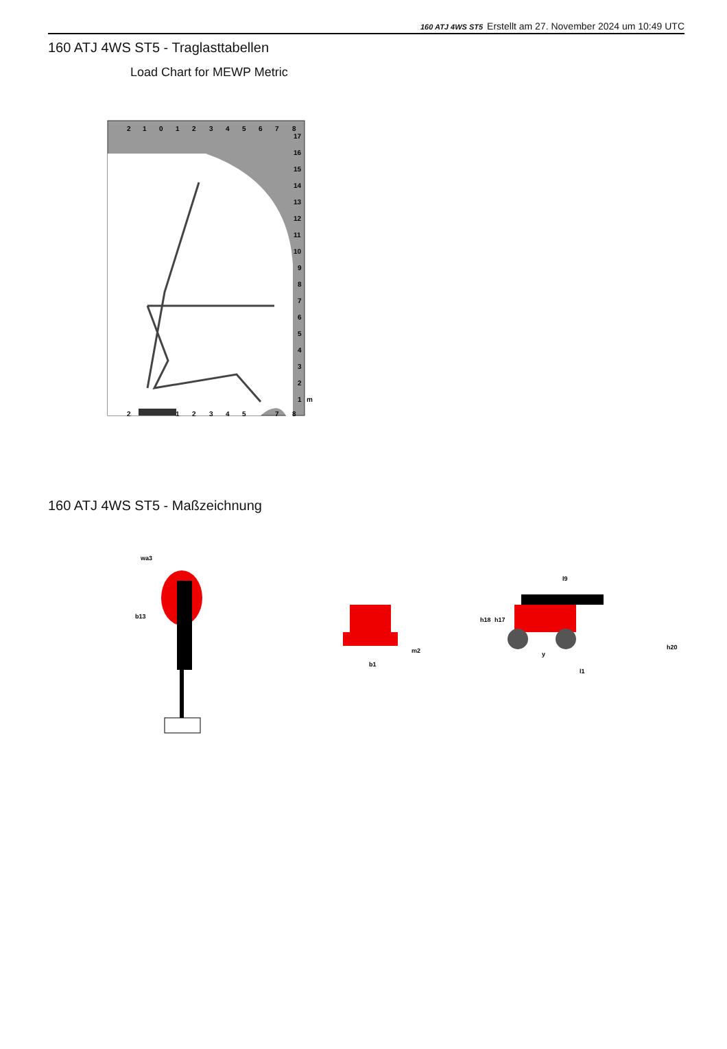160 ATJ 4WS ST5 Erstellt am 27. November 2024 um 10:49 UTC
160 ATJ 4WS ST5 - Traglasttabellen
Load Chart for MEWP Metric
2
1
0
1
2
3
4
5
6
7
8
17
16
15
14
13
12
11
10
9
8
7
6
5
4
3
2
1
m
2
1
2
3
4
5
7
8
160 ATJ 4WS ST5 - Maßzeichnung
wa3
b13
b1
m2
l9
h18
h17
h20
y
l1